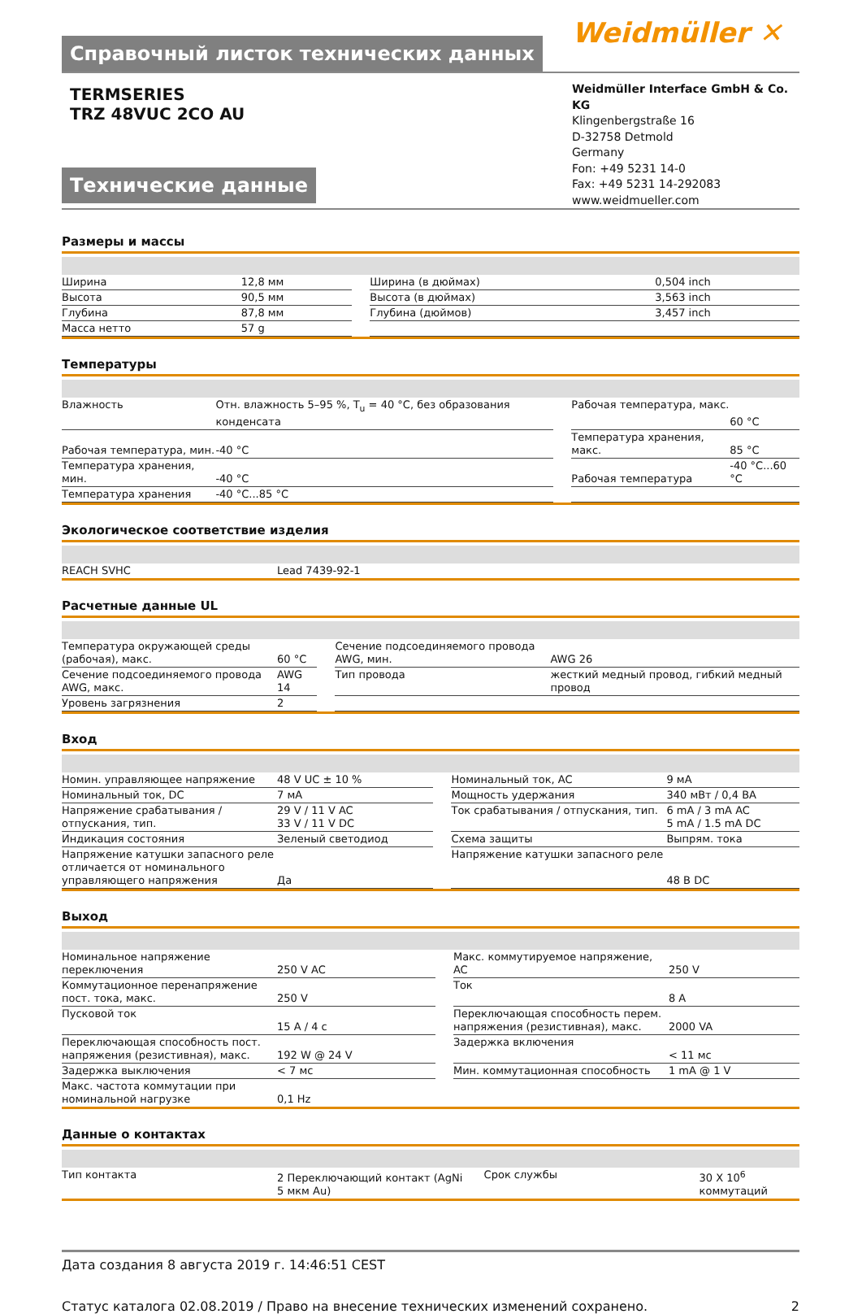Справочный листок технических данных
Weidmüller ✕
TERMSERIES
TRZ 48VUC 2CO AU
Технические данные
Weidmüller Interface GmbH & Co. KG
Klingenbergstraße 16
D-32758 Detmold
Germany
Fon: +49 5231 14-0
Fax: +49 5231 14-292083
www.weidmueller.com
Размеры и массы
| Ширина | 12,8 мм | | Ширина (в дюймах) | 0,504 inch |
| Высота | 90,5 мм | | Высота (в дюймах) | 3,563 inch |
| Глубина | 87,8 мм | | Глубина (дюймов) | 3,457 inch |
| Масса нетто | 57 g | | | |
Температуры
| Влажность | Отн. влажность 5–95 %, T<sub>u</sub> = 40 °C, без образования конденсата | | Рабочая температура, макс. | 60 °C |
| Рабочая температура, мин. | -40 °C | | Температура хранения, макс. | 85 °C |
| Температура хранения, мин. | -40 °C | | Рабочая температура | -40 °C...60 °C |
| Температура хранения | -40 °C...85 °C | | | |
Экологическое соответствие изделия
| REACH SVHC | Lead 7439-92-1 |
Расчетные данные UL
| Температура окружающей среды (рабочая), макс. | 60 °C | | Сечение подсоединяемого провода AWG, мин. | AWG 26 |
| Сечение подсоединяемого провода AWG, макс. | AWG 14 | | Тип провода | жесткий медный провод, гибкий медный провод |
| Уровень загрязнения | 2 | | | |
Вход
| Номин. управляющее напряжение | 48 V UC ± 10 % | | Номинальный ток, AC | 9 мА |
| Номинальный ток, DC | 7 мА | | Мощность удержания | 340 мВт / 0,4 ВА |
| Напряжение срабатывания / отпускания, тип. | 29 V / 11 V AC 33 V / 11 V DC | | Ток срабатывания / отпускания, тип. | 6 mA / 3 mA AC 5 mA / 1.5 mA DC |
| Индикация состояния | Зеленый светодиод | | Схема защиты | Выпрям. тока |
| Напряжение катушки запасного реле отличается от номинального управляющего напряжения | Да | | Напряжение катушки запасного реле | 48 В DC |
Выход
| Номинальное напряжение переключения | 250 V AC | | Макс. коммутируемое напряжение, AC | 250 V |
| Коммутационное перенапряжение пост. тока, макс. | 250 V | | Ток | 8 A |
| Пусковой ток | 15 A / 4 c | | Переключающая способность перем. напряжения (резистивная), макс. | 2000 VA |
| Переключающая способность пост. напряжения (резистивная), макс. | 192 W @ 24 V | | Задержка включения | < 11 мс |
| Задержка выключения | < 7 мс | | Мин. коммутационная способность | 1 mA @ 1 V |
| Макс. частота коммутации при номинальной нагрузке | 0,1 Hz | | | |
Данные о контактах
| Тип контакта | 2 Переключающий контакт (AgNi 5 мкм Au) | | Срок службы | 30 X 10<sup>6</sup> коммутаций |
Дата создания 8 августа 2019 г. 14:46:51 CEST
Статус каталога 02.08.2019 / Право на внесение технических изменений сохранено. 2